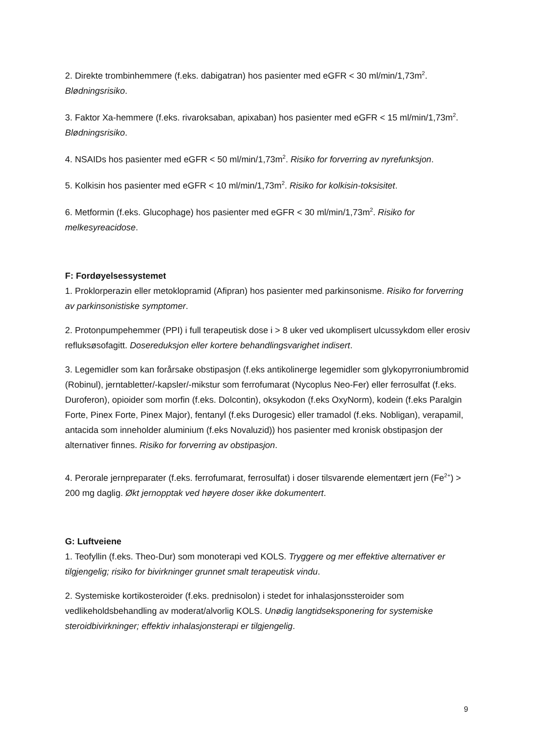2. Direkte trombinhemmere (f.eks. dabigatran) hos pasienter med eGFR < 30 ml/min/1,73m<sup>2</sup>. Blødningsrisiko.
3. Faktor Xa-hemmere (f.eks. rivaroksaban, apixaban) hos pasienter med eGFR < 15 ml/min/1,73m<sup>2</sup>. Blødningsrisiko.
4. NSAIDs hos pasienter med eGFR < 50 ml/min/1,73m<sup>2</sup>. Risiko for forverring av nyrefunksjon.
5. Kolkisin hos pasienter med eGFR < 10 ml/min/1,73m<sup>2</sup>. Risiko for kolkisin-toksisitet.
6. Metformin (f.eks. Glucophage) hos pasienter med eGFR < 30 ml/min/1,73m<sup>2</sup>. Risiko for melkesyreacidose.
F: Fordøyelsessystemet
1. Proklorperazin eller metoklopramid (Afipran) hos pasienter med parkinsonisme. Risiko for forverring av parkinsonistiske symptomer.
2. Protonpumpehemmer (PPI) i full terapeutisk dose i > 8 uker ved ukomplisert ulcussykdom eller erosiv refluksøsofagitt. Dosereduksjon eller kortere behandlingsvarighet indisert.
3. Legemidler som kan forårsake obstipasjon (f.eks antikolinerge legemidler som glykopyrroniumbromid (Robinul), jerntabletter/-kapsler/-mikstur som ferrofumarat (Nycoplus Neo-Fer) eller ferrosulfat (f.eks. Duroferon), opioider som morfin (f.eks. Dolcontin), oksykodon (f.eks OxyNorm), kodein (f.eks Paralgin Forte, Pinex Forte, Pinex Major), fentanyl (f.eks Durogesic) eller tramadol (f.eks. Nobligan), verapamil, antacida som inneholder aluminium (f.eks Novaluzid)) hos pasienter med kronisk obstipasjon der alternativer finnes. Risiko for forverring av obstipasjon.
4. Perorale jernpreparater (f.eks. ferrofumarat, ferrosulfat) i doser tilsvarende elementært jern (Fe<sup>2+</sup>) > 200 mg daglig. Økt jernopptak ved høyere doser ikke dokumentert.
G: Luftveiene
1. Teofyllin (f.eks. Theo-Dur) som monoterapi ved KOLS. Tryggere og mer effektive alternativer er tilgjengelig; risiko for bivirkninger grunnet smalt terapeutisk vindu.
2. Systemiske kortikosteroider (f.eks. prednisolon) i stedet for inhalasjonssteroider som vedlikeholdsbehandling av moderat/alvorlig KOLS. Unødig langtidseksponering for systemiske steroidbivirkninger; effektiv inhalasjonsterapi er tilgjengelig.
9